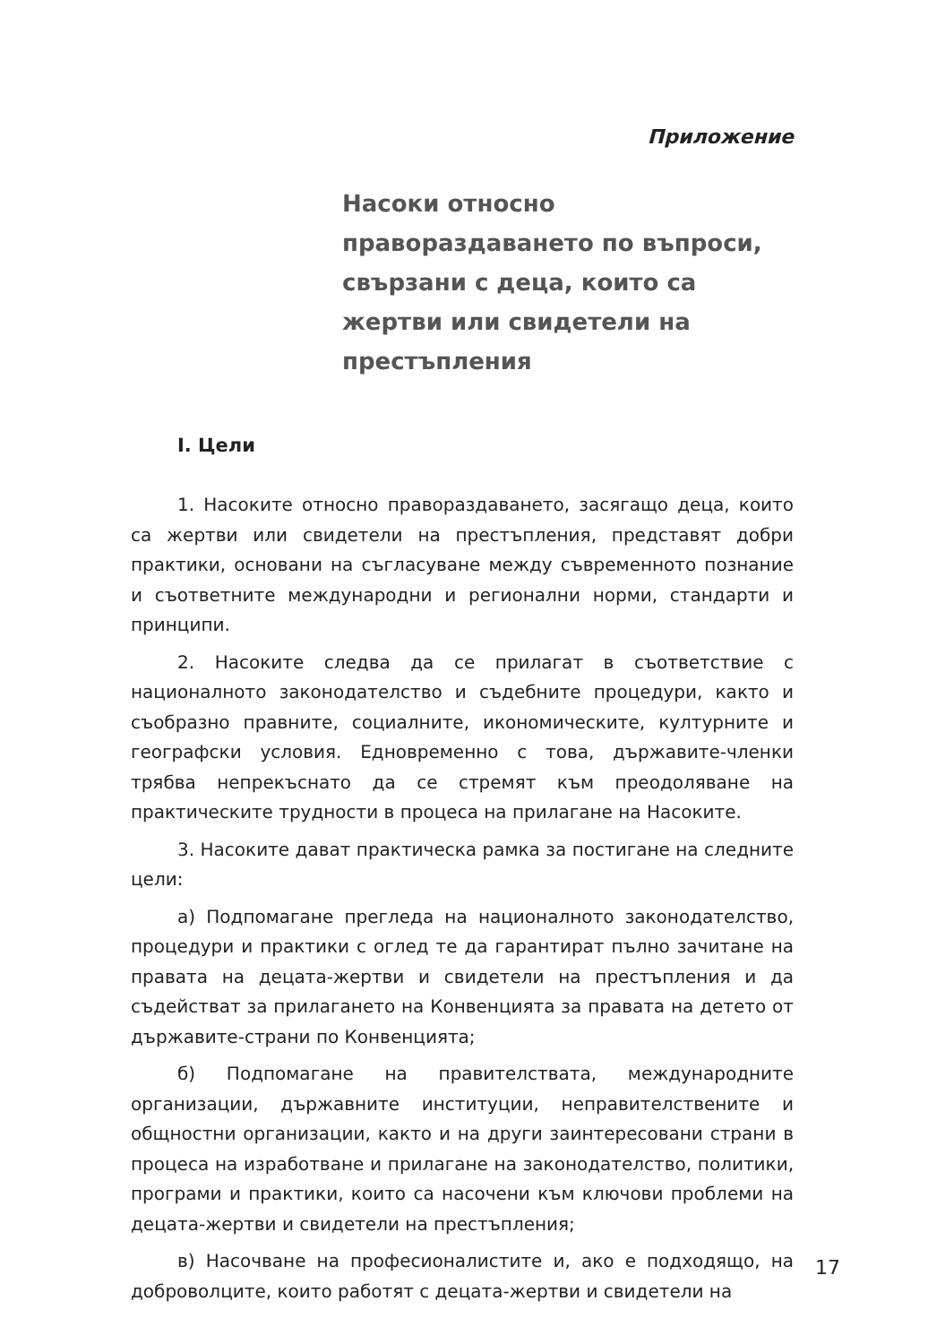Приложение
Насоки относно правораздаването по въпроси, свързани с деца, които са жертви или свидетели на престъпления
I. Цели
1. Насоките относно правораздаването, засягащо деца, които са жертви или свидетели на престъпления, представят добри практики, основани на съгласуване между съвременното познание и съответните международни и регионални норми, стандарти и принципи.
2. Насоките следва да се прилагат в съответствие с националното законодателство и съдебните процедури, както и съобразно правните, социалните, икономическите, културните и географски условия. Едновременно с това, държавите-членки трябва непрекъснато да се стремят към преодоляване на практическите трудности в процеса на прилагане на Насоките.
3. Насоките дават практическа рамка за постигане на следните цели:
а) Подпомагане прегледа на националното законодателство, процедури и практики с оглед те да гарантират пълно зачитане на правата на децата-жертви и свидетели на престъпления и да съдействат за прилагането на Конвенцията за правата на детето от държавите-страни по Конвенцията;
б) Подпомагане на правителствата, международните организации, държавните институции, неправителствените и общностни организации, както и на други заинтересовани страни в процеса на изработване и прилагане на законодателство, политики, програми и практики, които са насочени към ключови проблеми на децата-жертви и свидетели на престъпления;
в) Насочване на професионалистите и, ако е подходящо, на доброволците, които работят с децата-жертви и свидетели на
17